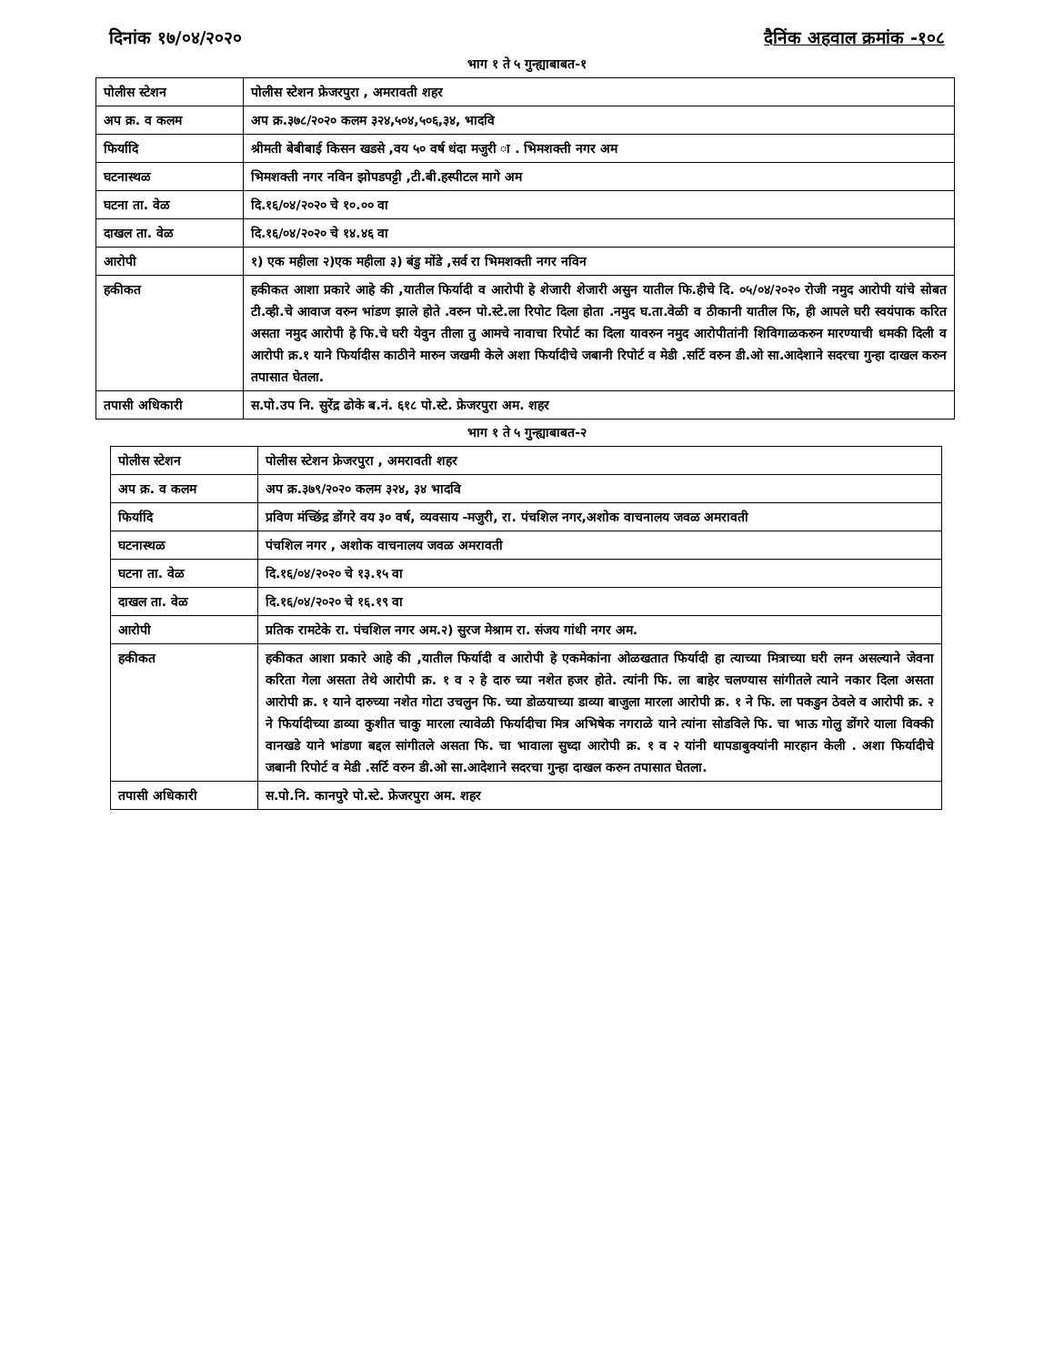दिनांक १७/०४/२०२० दैनिंक अहवाल क्रमांक -१०८
भाग १ ते ५ गुन्ह्याबाबत-१
| पोलीस स्टेशन | पोलीस स्टेशन फ्रेजरपुरा , अमरावती शहर |
| अप क्र. व कलम | अप क्र.३७८/२०२० कलम ३२४,५०४,५०६,३४, भादवि |
| फिर्यादि | श्रीमती बेबीबाई किसन खडसे ,वय ५० वर्ष धंदा मजुरी ा . भिमशक्ती नगर अम |
| घटनास्थळ | भिमशक्ती नगर नविन झोपडपट्टी ,टी.बी.हस्पीटल मागे अम |
| घटना ता. वेळ | दि.१६/०४/२०२० चे १०.०० वा |
| दाखल ता. वेळ | दि.१६/०४/२०२० चे १४.४६ वा |
| आरोपी | १) एक महीला २)एक महीला ३) बंडु मोंडे ,सर्व रा भिमशक्ती नगर नविन |
| हकीकत | हकीकत आशा प्रकारे आहे की ,यातील फिर्यादी व आरोपी हे शेजारी शेजारी असुन यातील फि.हीचे दि. ०५/०४/२०२० रोजी नमुद आरोपी यांचे सोबत टी.व्ही.चे आवाज वरुन भांडण झाले होते .वरुन पो.स्टे.ला रिपोट दिला होता .नमुद घ.ता.वेळी व ठीकानी यातील फि, ही आपले घरी स्वयंपाक करित असता नमुद आरोपी हे फि.चे घरी येवुन तीला तु आमचे नावाचा रिपोर्ट का दिला यावरुन नमुद आरोपीतांनी शिविगाळकरुन मारण्याची धमकी दिली व आरोपी क्र.१ याने फिर्यादीस काठीने मारुन जखमी केले अशा फिर्यादीचे जबानी रिपोर्ट व मेडी .सर्टि वरुन डी.ओ सा.आदेशाने सदरचा गुन्हा दाखल करुन तपासात घेतला. |
| तपासी अधिकारी | स.पो.उप नि. सुरेंद्र ढोके ब.नं. ६१८ पो.स्टे. फ्रेजरपुरा अम. शहर |
भाग १ ते ५ गुन्ह्याबाबत-२
| पोलीस स्टेशन | पोलीस स्टेशन फ्रेजरपुरा , अमरावती शहर |
| अप क्र. व कलम | अप क्र.३७९/२०२० कलम ३२४, ३४ भादवि |
| फिर्यादि | प्रविण मंच्छिंद्र डोंगरे वय ३० वर्ष, व्यवसाय -मजुरी, रा. पंचशिल नगर,अशोक वाचनालय जवळ अमरावती |
| घटनास्थळ | पंचशिल नगर , अशोक वाचनालय जवळ अमरावती |
| घटना ता. वेळ | दि.१६/०४/२०२० चे १३.१५ वा |
| दाखल ता. वेळ | दि.१६/०४/२०२० चे १६.१९ वा |
| आरोपी | प्रतिक रामटेके रा. पंचशिल नगर अम.२) सुरज मेश्राम रा. संजय गांधी नगर अम. |
| हकीकत | हकीकत आशा प्रकारे आहे की ,यातील फिर्यादी व आरोपी हे एकमेकांना ओळखतात फिर्यादी हा त्याच्या मित्राच्या घरी लग्न असल्याने जेवना करिता गेला असता तेथे आरोपी क्र. १ व २ हे दारु च्या नशेत हजर होते. त्यांनी फि. ला बाहेर चलण्यास सांगीतले त्याने नकार दिला असता आरोपी क्र. १ याने दारुच्या नशेत गोटा उचलुन फि. च्या डोळयाच्या डाव्या बाजुला मारला आरोपी क्र. १ ने फि. ला पकडुन ठेवले व आरोपी क्र. २ ने फिर्यादीच्या डाव्या कुशीत चाकु मारला त्यावेळी फिर्यादीचा मित्र अभिषेक नगराळे याने त्यांना सोडविले फि. चा भाऊ गोलु डोंगरे याला विक्की वानखडे याने भांडणा बद्दल सांगीतले असता फि. चा भावाला सुध्दा आरोपी क्र. १ व २ यांनी थापडाबुक्यांनी मारहान केली . अशा फिर्यादीचे जबानी रिपोर्ट व मेडी .सर्टि वरुन डी.ओ सा.आदेशाने सदरचा गुन्हा दाखल करुन तपासात घेतला. |
| तपासी अधिकारी | स.पो.नि. कानपुरे पो.स्टे. फ्रेजरपुरा अम. शहर |